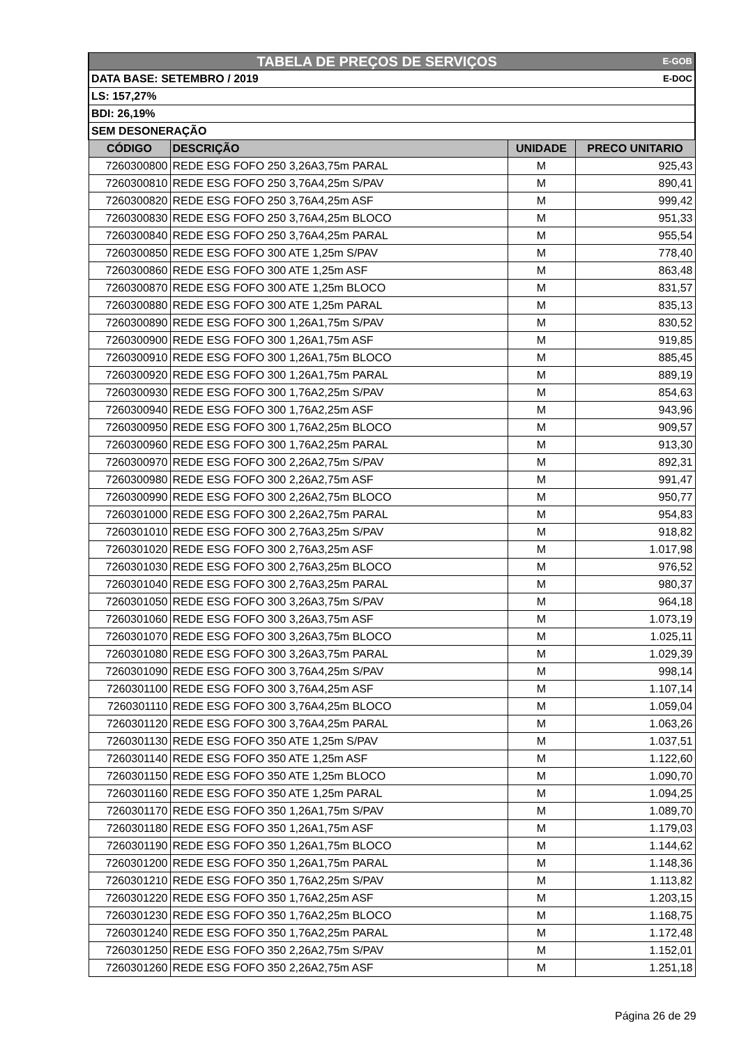| TABELA DE PREÇOS DE SERVIÇOS E-GOB | | | |
| DATA BASE: SETEMBRO / 2019 E-DOC | | | |
| LS: 157,27% | | | |
| BDI: 26,19% | | | |
| SEM DESONERAÇÃO | | | |
| CÓDIGO | DESCRIÇÃO | UNIDADE | PRECO UNITARIO |
| 7260300800 | REDE ESG FOFO 250 3,26A3,75m PARAL | M | 925,43 |
| 7260300810 | REDE ESG FOFO 250 3,76A4,25m S/PAV | M | 890,41 |
| 7260300820 | REDE ESG FOFO 250 3,76A4,25m ASF | M | 999,42 |
| 7260300830 | REDE ESG FOFO 250 3,76A4,25m BLOCO | M | 951,33 |
| 7260300840 | REDE ESG FOFO 250 3,76A4,25m PARAL | M | 955,54 |
| 7260300850 | REDE ESG FOFO 300 ATE 1,25m S/PAV | M | 778,40 |
| 7260300860 | REDE ESG FOFO 300 ATE 1,25m ASF | M | 863,48 |
| 7260300870 | REDE ESG FOFO 300 ATE 1,25m BLOCO | M | 831,57 |
| 7260300880 | REDE ESG FOFO 300 ATE 1,25m PARAL | M | 835,13 |
| 7260300890 | REDE ESG FOFO 300 1,26A1,75m S/PAV | M | 830,52 |
| 7260300900 | REDE ESG FOFO 300 1,26A1,75m ASF | M | 919,85 |
| 7260300910 | REDE ESG FOFO 300 1,26A1,75m BLOCO | M | 885,45 |
| 7260300920 | REDE ESG FOFO 300 1,26A1,75m PARAL | M | 889,19 |
| 7260300930 | REDE ESG FOFO 300 1,76A2,25m S/PAV | M | 854,63 |
| 7260300940 | REDE ESG FOFO 300 1,76A2,25m ASF | M | 943,96 |
| 7260300950 | REDE ESG FOFO 300 1,76A2,25m BLOCO | M | 909,57 |
| 7260300960 | REDE ESG FOFO 300 1,76A2,25m PARAL | M | 913,30 |
| 7260300970 | REDE ESG FOFO 300 2,26A2,75m S/PAV | M | 892,31 |
| 7260300980 | REDE ESG FOFO 300 2,26A2,75m ASF | M | 991,47 |
| 7260300990 | REDE ESG FOFO 300 2,26A2,75m BLOCO | M | 950,77 |
| 7260301000 | REDE ESG FOFO 300 2,26A2,75m PARAL | M | 954,83 |
| 7260301010 | REDE ESG FOFO 300 2,76A3,25m S/PAV | M | 918,82 |
| 7260301020 | REDE ESG FOFO 300 2,76A3,25m ASF | M | 1.017,98 |
| 7260301030 | REDE ESG FOFO 300 2,76A3,25m BLOCO | M | 976,52 |
| 7260301040 | REDE ESG FOFO 300 2,76A3,25m PARAL | M | 980,37 |
| 7260301050 | REDE ESG FOFO 300 3,26A3,75m S/PAV | M | 964,18 |
| 7260301060 | REDE ESG FOFO 300 3,26A3,75m ASF | M | 1.073,19 |
| 7260301070 | REDE ESG FOFO 300 3,26A3,75m BLOCO | M | 1.025,11 |
| 7260301080 | REDE ESG FOFO 300 3,26A3,75m PARAL | M | 1.029,39 |
| 7260301090 | REDE ESG FOFO 300 3,76A4,25m S/PAV | M | 998,14 |
| 7260301100 | REDE ESG FOFO 300 3,76A4,25m ASF | M | 1.107,14 |
| 7260301110 | REDE ESG FOFO 300 3,76A4,25m BLOCO | M | 1.059,04 |
| 7260301120 | REDE ESG FOFO 300 3,76A4,25m PARAL | M | 1.063,26 |
| 7260301130 | REDE ESG FOFO 350 ATE 1,25m S/PAV | M | 1.037,51 |
| 7260301140 | REDE ESG FOFO 350 ATE 1,25m ASF | M | 1.122,60 |
| 7260301150 | REDE ESG FOFO 350 ATE 1,25m BLOCO | M | 1.090,70 |
| 7260301160 | REDE ESG FOFO 350 ATE 1,25m PARAL | M | 1.094,25 |
| 7260301170 | REDE ESG FOFO 350 1,26A1,75m S/PAV | M | 1.089,70 |
| 7260301180 | REDE ESG FOFO 350 1,26A1,75m ASF | M | 1.179,03 |
| 7260301190 | REDE ESG FOFO 350 1,26A1,75m BLOCO | M | 1.144,62 |
| 7260301200 | REDE ESG FOFO 350 1,26A1,75m PARAL | M | 1.148,36 |
| 7260301210 | REDE ESG FOFO 350 1,76A2,25m S/PAV | M | 1.113,82 |
| 7260301220 | REDE ESG FOFO 350 1,76A2,25m ASF | M | 1.203,15 |
| 7260301230 | REDE ESG FOFO 350 1,76A2,25m BLOCO | M | 1.168,75 |
| 7260301240 | REDE ESG FOFO 350 1,76A2,25m PARAL | M | 1.172,48 |
| 7260301250 | REDE ESG FOFO 350 2,26A2,75m S/PAV | M | 1.152,01 |
| 7260301260 | REDE ESG FOFO 350 2,26A2,75m ASF | M | 1.251,18 |
Página 26 de 29